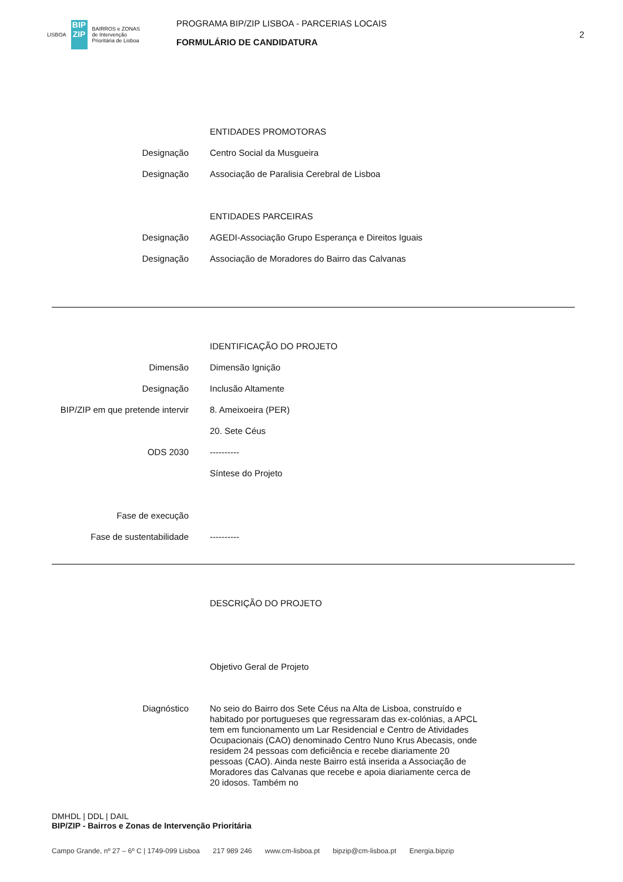LISBOA
BIP ZIP
BAIRROS e ZONAS
de Intervenção
Prioritária de Lisboa
PROGRAMA BIP/ZIP LISBOA - PARCERIAS LOCAIS
FORMULÁRIO DE CANDIDATURA
2
ENTIDADES PROMOTORAS
Designação Centro Social da Musgueira
Designação Associação de Paralisia Cerebral de Lisboa
ENTIDADES PARCEIRAS
Designação AGEDI-Associação Grupo Esperança e Direitos Iguais
Designação Associação de Moradores do Bairro das Calvanas
IDENTIFICAÇÃO DO PROJETO
Dimensão Dimensão Ignição
Designação Inclusão Altamente
BIP/ZIP em que pretende intervir 8. Ameixoeira (PER)
20. Sete Céus
ODS 2030 ----------
Síntese do Projeto
Fase de execução
Fase de sustentabilidade ----------
DESCRIÇÃO DO PROJETO
Objetivo Geral de Projeto
Diagnóstico No seio do Bairro dos Sete Céus na Alta de Lisboa, construído e habitado por portugueses que regressaram das ex-colónias, a APCL tem em funcionamento um Lar Residencial e Centro de Atividades Ocupacionais (CAO) denominado Centro Nuno Krus Abecasis, onde residem 24 pessoas com deficiência e recebe diariamente 20 pessoas (CAO). Ainda neste Bairro está inserida a Associação de Moradores das Calvanas que recebe e apoia diariamente cerca de 20 idosos. Também no
DMHDL | DDL | DAIL
BIP/ZIP - Bairros e Zonas de Intervenção Prioritária
Campo Grande, nº 27 – 6º C | 1749-099 Lisboa 217 989 246 www.cm-lisboa.pt bipzip@cm-lisboa.pt Energia.bipzip